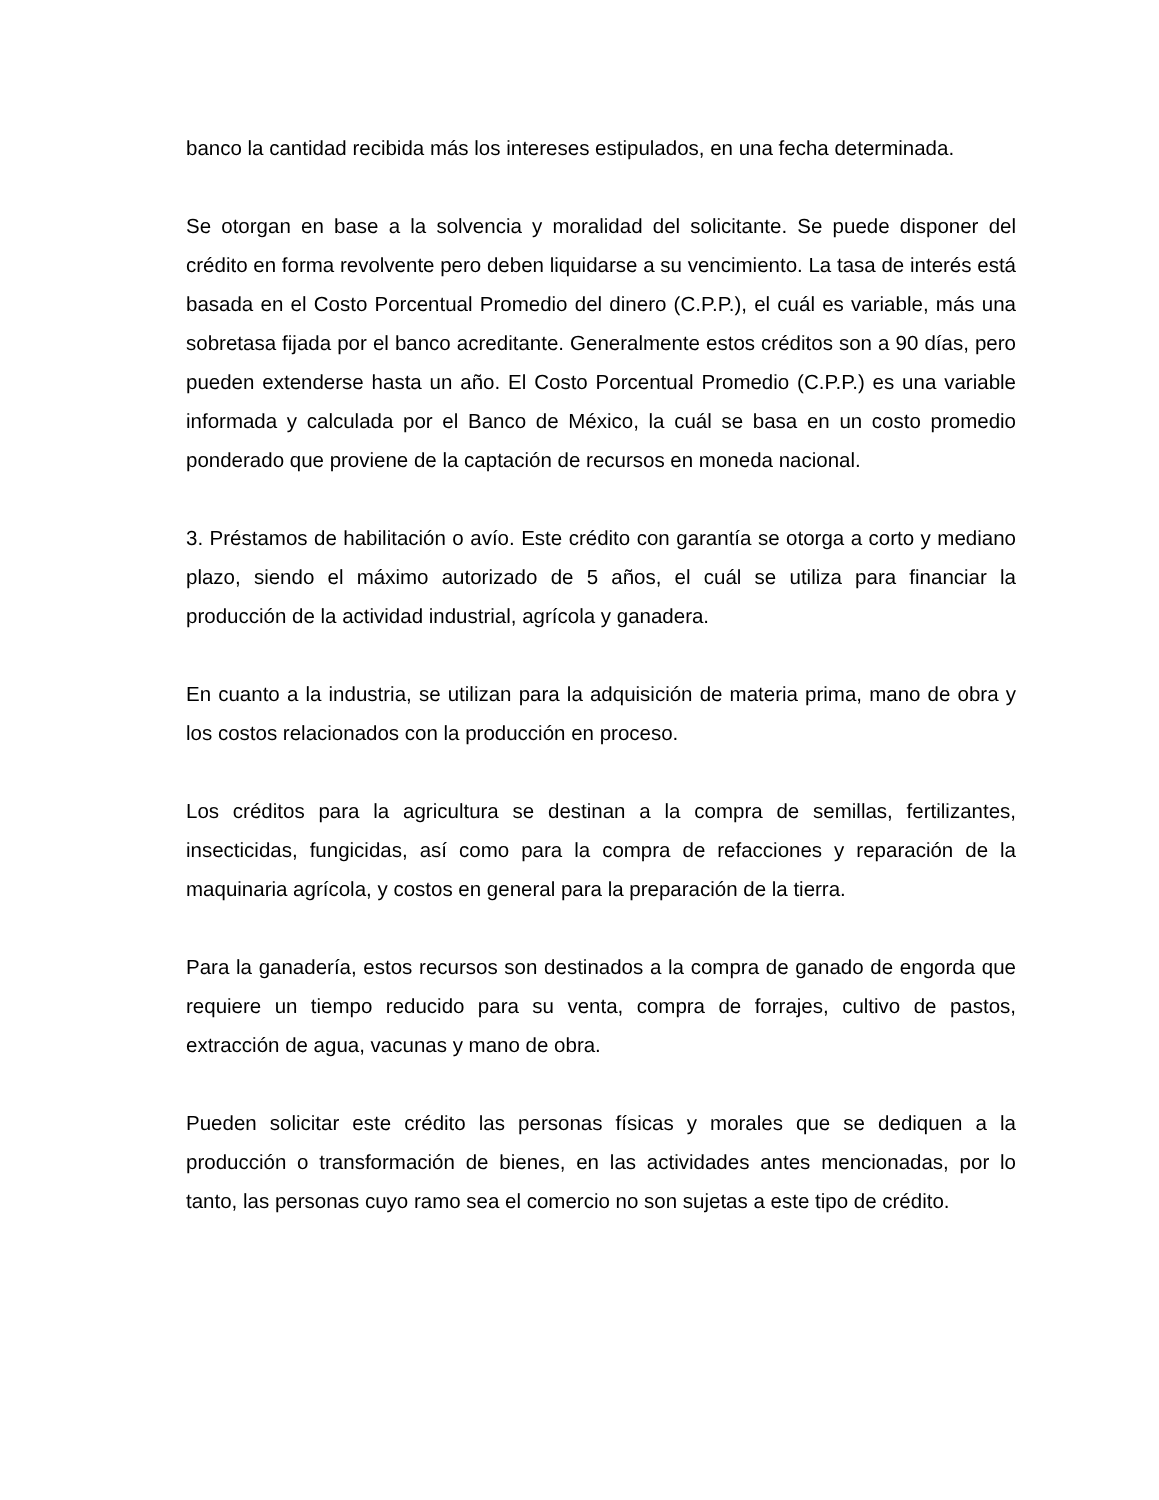banco la cantidad recibida más los intereses estipulados, en una fecha determinada.
Se otorgan en base a la solvencia y moralidad del solicitante. Se puede disponer del crédito en forma revolvente pero deben liquidarse a su vencimiento. La tasa de interés está basada en el Costo Porcentual Promedio del dinero (C.P.P.), el cuál es variable, más una sobretasa fijada por el banco acreditante. Generalmente estos créditos son a 90 días, pero pueden extenderse hasta un año. El Costo Porcentual Promedio (C.P.P.) es una variable informada y calculada por el Banco de México, la cuál se basa en un costo promedio ponderado que proviene de la captación de recursos en moneda nacional.
3. Préstamos de habilitación o avío. Este crédito con garantía se otorga a corto y mediano plazo, siendo el máximo autorizado de 5 años, el cuál se utiliza para financiar la producción de la actividad industrial, agrícola y ganadera.
En cuanto a la industria, se utilizan para la adquisición de materia prima, mano de obra y los costos relacionados con la producción en proceso.
Los créditos para la agricultura se destinan a la compra de semillas, fertilizantes, insecticidas, fungicidas, así como para la compra de refacciones y reparación de la maquinaria agrícola, y costos en general para la preparación de la tierra.
Para la ganadería, estos recursos son destinados a la compra de ganado de engorda que requiere un tiempo reducido para su venta, compra de forrajes, cultivo de pastos, extracción de agua, vacunas y mano de obra.
Pueden solicitar este crédito las personas físicas y morales que se dediquen a la producción o transformación de bienes, en las actividades antes mencionadas, por lo tanto, las personas cuyo ramo sea el comercio no son sujetas a este tipo de crédito.